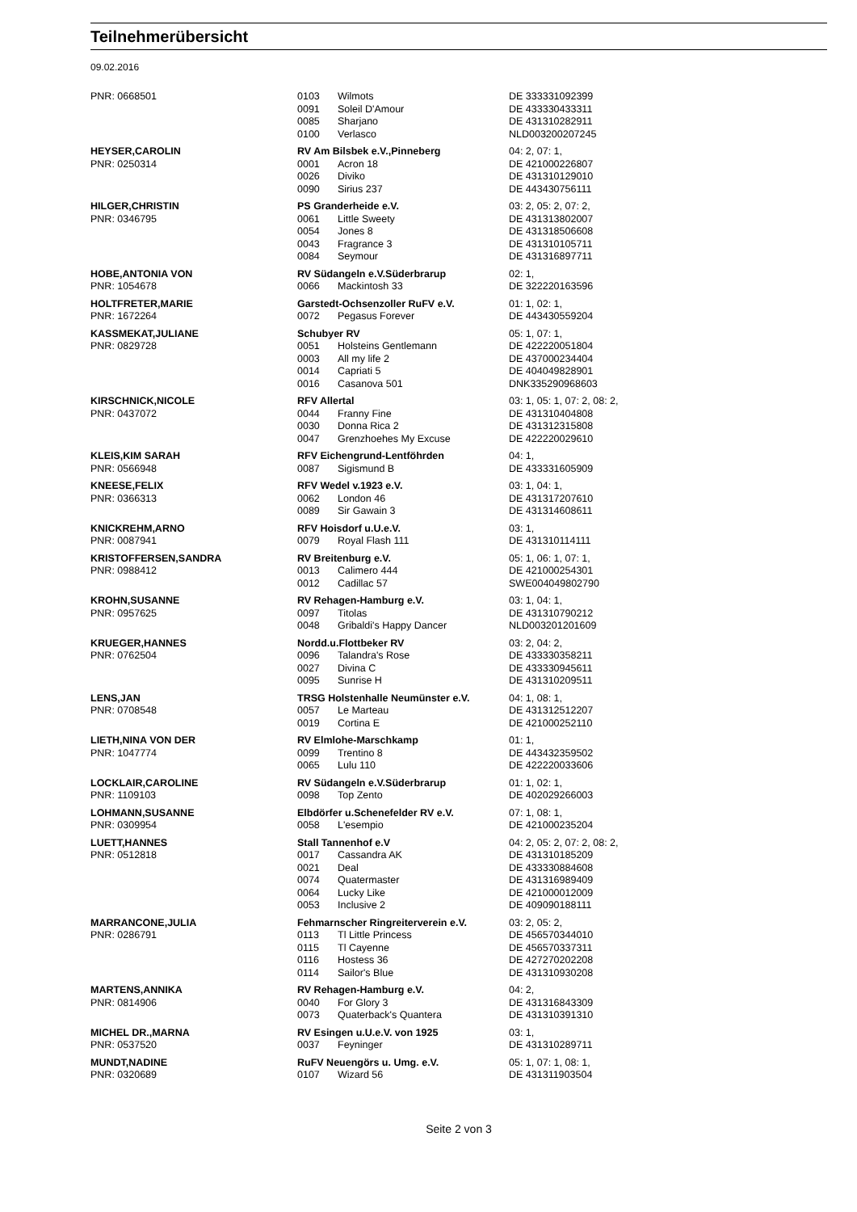Teilnehmerübersicht
09.02.2016
| PNR: 0668501 | 0103 | Wilmots | DE 333331092399 |
| | 0091 | Soleil D'Amour | DE 433330433311 |
| | 0085 | Sharjano | DE 431310282911 |
| | 0100 | Verlasco | NLD003200207245 |
| HEYSER,CAROLIN | RV Am Bilsbek e.V.,Pinneberg | | 04: 2, 07: 1, |
| PNR: 0250314 | 0001 | Acron 18 | DE 421000226807 |
| | 0026 | Diviko | DE 431310129010 |
| | 0090 | Sirius 237 | DE 443430756111 |
| HILGER,CHRISTIN | PS Granderheide e.V. | | 03: 2, 05: 2, 07: 2, |
| PNR: 0346795 | 0061 | Little Sweety | DE 431313802007 |
| | 0054 | Jones 8 | DE 431318506608 |
| | 0043 | Fragrance 3 | DE 431310105711 |
| | 0084 | Seymour | DE 431316897711 |
| HOBE,ANTONIA VON | RV Südangeln e.V.Süderbrarup | | 02: 1, |
| PNR: 1054678 | 0066 | Mackintosh 33 | DE 322220163596 |
| HOLTFRETER,MARIE | Garstedt-Ochsenzoller RuFV e.V. | | 01: 1, 02: 1, |
| PNR: 1672264 | 0072 | Pegasus Forever | DE 443430559204 |
| KASSMEKAT,JULIANE | Schubyer RV | | 05: 1, 07: 1, |
| PNR: 0829728 | 0051 | Holsteins Gentlemann | DE 422220051804 |
| | 0003 | All my life 2 | DE 437000234404 |
| | 0014 | Capriati 5 | DE 404049828901 |
| | 0016 | Casanova 501 | DNK335290968603 |
| KIRSCHNICK,NICOLE | RFV Allertal | | 03: 1, 05: 1, 07: 2, 08: 2, |
| PNR: 0437072 | 0044 | Franny Fine | DE 431310404808 |
| | 0030 | Donna Rica 2 | DE 431312315808 |
| | 0047 | Grenzhoehes My Excuse | DE 422220029610 |
| KLEIS,KIM SARAH | RFV Eichengrund-Lentföhrden | | 04: 1, |
| PNR: 0566948 | 0087 | Sigismund B | DE 433331605909 |
| KNEESE,FELIX | RFV Wedel v.1923 e.V. | | 03: 1, 04: 1, |
| PNR: 0366313 | 0062 | London 46 | DE 431317207610 |
| | 0089 | Sir Gawain 3 | DE 431314608611 |
| KNICKREHM,ARNO | RFV Hoisdorf u.U.e.V. | | 03: 1, |
| PNR: 0087941 | 0079 | Royal Flash 111 | DE 431310114111 |
| KRISTOFFERSEN,SANDRA | RV Breitenburg e.V. | | 05: 1, 06: 1, 07: 1, |
| PNR: 0988412 | 0013 | Calimero 444 | DE 421000254301 |
| | 0012 | Cadillac 57 | SWE004049802790 |
| KROHN,SUSANNE | RV Rehagen-Hamburg e.V. | | 03: 1, 04: 1, |
| PNR: 0957625 | 0097 | Titolas | DE 431310790212 |
| | 0048 | Gribaldi's Happy Dancer | NLD003201201609 |
| KRUEGER,HANNES | Nordd.u.Flottbeker RV | | 03: 2, 04: 2, |
| PNR: 0762504 | 0096 | Talandra's Rose | DE 433330358211 |
| | 0027 | Divina C | DE 433330945611 |
| | 0095 | Sunrise H | DE 431310209511 |
| LENS,JAN | TRSG Holstenhalle Neumünster e.V. | | 04: 1, 08: 1, |
| PNR: 0708548 | 0057 | Le Marteau | DE 431312512207 |
| | 0019 | Cortina E | DE 421000252110 |
| LIETH,NINA VON DER | RV Elmlohe-Marschkamp | | 01: 1, |
| PNR: 1047774 | 0099 | Trentino 8 | DE 443432359502 |
| | 0065 | Lulu 110 | DE 422220033606 |
| LOCKLAIR,CAROLINE | RV Südangeln e.V.Süderbrarup | | 01: 1, 02: 1, |
| PNR: 1109103 | 0098 | Top Zento | DE 402029266003 |
| LOHMANN,SUSANNE | Elbdörfer u.Schenefelder RV e.V. | | 07: 1, 08: 1, |
| PNR: 0309954 | 0058 | L'esempio | DE 421000235204 |
| LUETT,HANNES | Stall Tannenhof e.V | | 04: 2, 05: 2, 07: 2, 08: 2, |
| PNR: 0512818 | 0017 | Cassandra AK | DE 431310185209 |
| | 0021 | Deal | DE 433330884608 |
| | 0074 | Quatermaster | DE 431316989409 |
| | 0064 | Lucky Like | DE 421000012009 |
| | 0053 | Inclusive 2 | DE 409090188111 |
| MARRANCONE,JULIA | Fehmarnscher Ringreiterverein e.V. | | 03: 2, 05: 2, |
| PNR: 0286791 | 0113 | Tl Little Princess | DE 456570344010 |
| | 0115 | Tl Cayenne | DE 456570337311 |
| | 0116 | Hostess 36 | DE 427270202208 |
| | 0114 | Sailor's Blue | DE 431310930208 |
| MARTENS,ANNIKA | RV Rehagen-Hamburg e.V. | | 04: 2, |
| PNR: 0814906 | 0040 | For Glory 3 | DE 431316843309 |
| | 0073 | Quaterback's Quantera | DE 431310391310 |
| MICHEL DR.,MARNA | RV Esingen u.U.e.V. von 1925 | | 03: 1, |
| PNR: 0537520 | 0037 | Feyninger | DE 431310289711 |
| MUNDT,NADINE | RuFV Neuengörs u. Umg. e.V. | | 05: 1, 07: 1, 08: 1, |
| PNR: 0320689 | 0107 | Wizard 56 | DE 431311903504 |
Seite 2 von 3